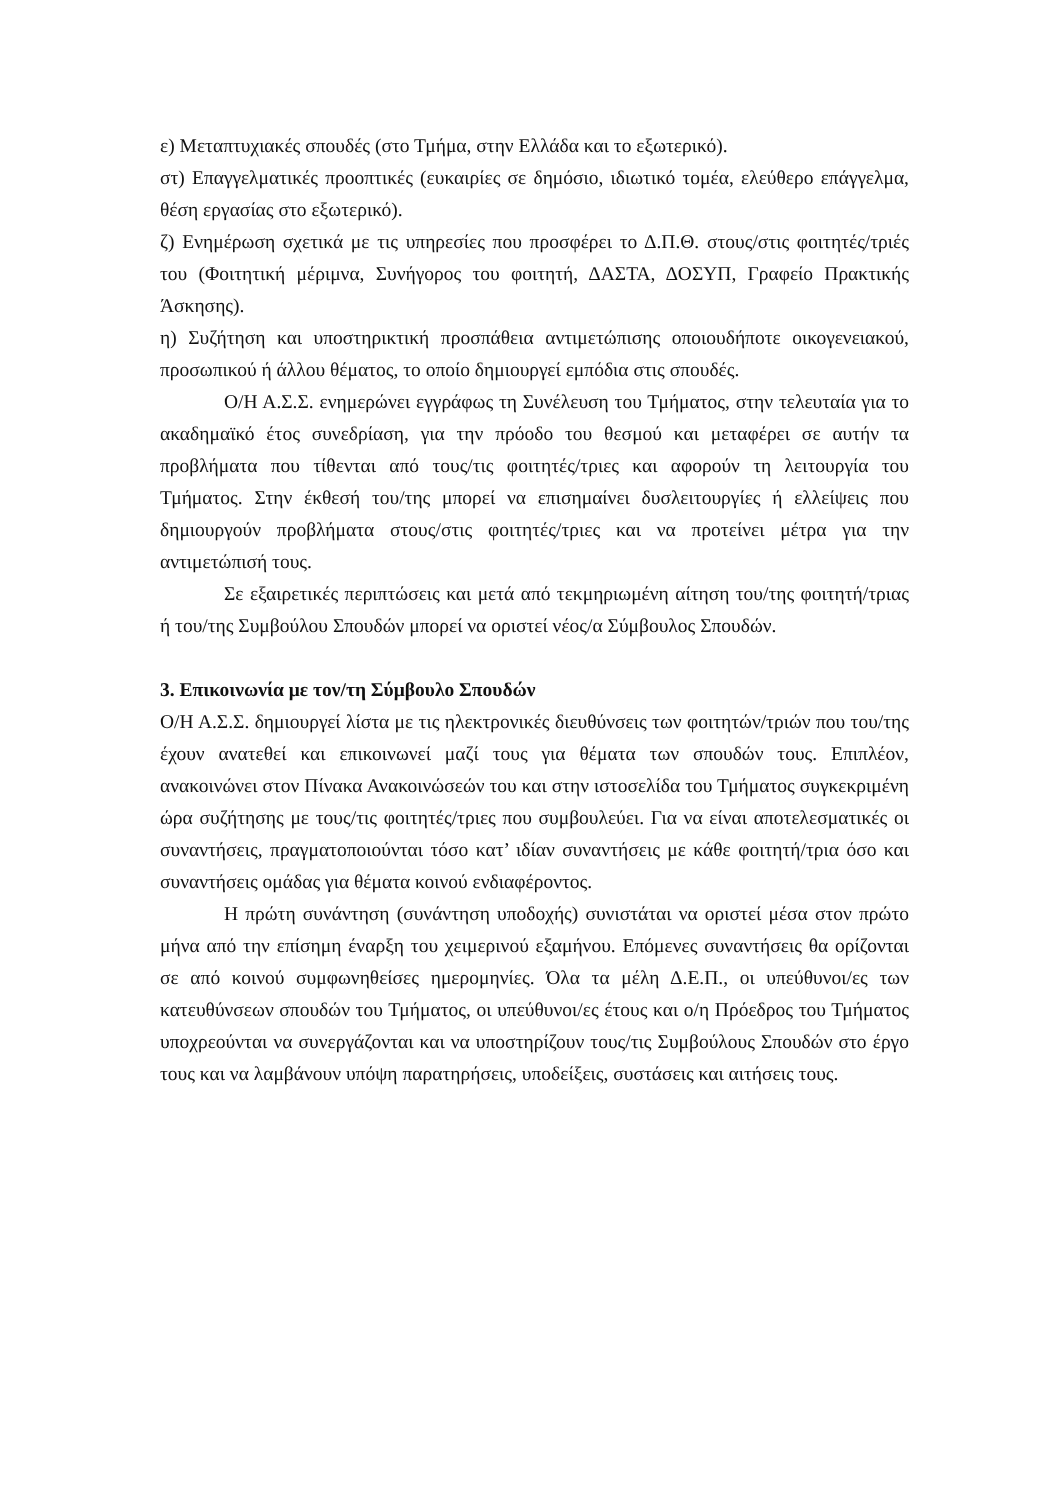ε) Μεταπτυχιακές σπουδές (στο Τμήμα, στην Ελλάδα και το εξωτερικό).
στ) Επαγγελματικές προοπτικές (ευκαιρίες σε δημόσιο, ιδιωτικό τομέα, ελεύθερο επάγγελμα, θέση εργασίας στο εξωτερικό).
ζ) Ενημέρωση σχετικά με τις υπηρεσίες που προσφέρει το Δ.Π.Θ. στους/στις φοιτητές/τριές του (Φοιτητική μέριμνα, Συνήγορος του φοιτητή, ΔΑΣΤΑ, ΔΟΣΥΠ, Γραφείο Πρακτικής Άσκησης).
η) Συζήτηση και υποστηρικτική προσπάθεια αντιμετώπισης οποιουδήποτε οικογενειακού, προσωπικού ή άλλου θέματος, το οποίο δημιουργεί εμπόδια στις σπουδές.
Ο/Η Α.Σ.Σ. ενημερώνει εγγράφως τη Συνέλευση του Τμήματος, στην τελευταία για το ακαδημαϊκό έτος συνεδρίαση, για την πρόοδο του θεσμού και μεταφέρει σε αυτήν τα προβλήματα που τίθενται από τους/τις φοιτητές/τριες και αφορούν τη λειτουργία του Τμήματος. Στην έκθεσή του/της μπορεί να επισημαίνει δυσλειτουργίες ή ελλείψεις που δημιουργούν προβλήματα στους/στις φοιτητές/τριες και να προτείνει μέτρα για την αντιμετώπισή τους.
Σε εξαιρετικές περιπτώσεις και μετά από τεκμηριωμένη αίτηση του/της φοιτητή/τριας ή του/της Συμβούλου Σπουδών μπορεί να οριστεί νέος/α Σύμβουλος Σπουδών.
3. Επικοινωνία με τον/τη Σύμβουλο Σπουδών
Ο/Η Α.Σ.Σ. δημιουργεί λίστα με τις ηλεκτρονικές διευθύνσεις των φοιτητών/τριών που του/της έχουν ανατεθεί και επικοινωνεί μαζί τους για θέματα των σπουδών τους. Επιπλέον, ανακοινώνει στον Πίνακα Ανακοινώσεών του και στην ιστοσελίδα του Τμήματος συγκεκριμένη ώρα συζήτησης με τους/τις φοιτητές/τριες που συμβουλεύει. Για να είναι αποτελεσματικές οι συναντήσεις, πραγματοποιούνται τόσο κατ’ ιδίαν συναντήσεις με κάθε φοιτητή/τρια όσο και συναντήσεις ομάδας για θέματα κοινού ενδιαφέροντος.
Η πρώτη συνάντηση (συνάντηση υποδοχής) συνιστάται να οριστεί μέσα στον πρώτο μήνα από την επίσημη έναρξη του χειμερινού εξαμήνου. Επόμενες συναντήσεις θα ορίζονται σε από κοινού συμφωνηθείσες ημερομηνίες. Όλα τα μέλη Δ.Ε.Π., οι υπεύθυνοι/ες των κατευθύνσεων σπουδών του Τμήματος, οι υπεύθυνοι/ες έτους και ο/η Πρόεδρος του Τμήματος υποχρεούνται να συνεργάζονται και να υποστηρίζουν τους/τις Συμβούλους Σπουδών στο έργο τους και να λαμβάνουν υπόψη παρατηρήσεις, υποδείξεις, συστάσεις και αιτήσεις τους.